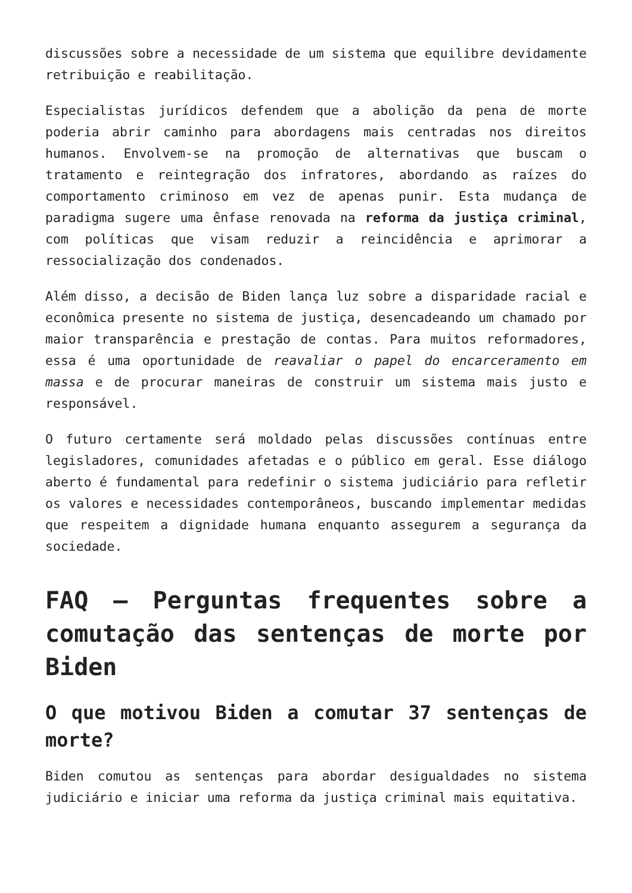discussões sobre a necessidade de um sistema que equilibre devidamente retribuição e reabilitação.
Especialistas jurídicos defendem que a abolição da pena de morte poderia abrir caminho para abordagens mais centradas nos direitos humanos. Envolvem-se na promoção de alternativas que buscam o tratamento e reintegração dos infratores, abordando as raízes do comportamento criminoso em vez de apenas punir. Esta mudança de paradigma sugere uma ênfase renovada na reforma da justiça criminal, com políticas que visam reduzir a reincidência e aprimorar a ressocialização dos condenados.
Além disso, a decisão de Biden lança luz sobre a disparidade racial e econômica presente no sistema de justiça, desencadeando um chamado por maior transparência e prestação de contas. Para muitos reformadores, essa é uma oportunidade de reavaliar o papel do encarceramento em massa e de procurar maneiras de construir um sistema mais justo e responsável.
O futuro certamente será moldado pelas discussões contínuas entre legisladores, comunidades afetadas e o público em geral. Esse diálogo aberto é fundamental para redefinir o sistema judiciário para refletir os valores e necessidades contemporâneos, buscando implementar medidas que respeitem a dignidade humana enquanto assegurem a segurança da sociedade.
FAQ – Perguntas frequentes sobre a comutação das sentenças de morte por Biden
O que motivou Biden a comutar 37 sentenças de morte?
Biden comutou as sentenças para abordar desigualdades no sistema judiciário e iniciar uma reforma da justiça criminal mais equitativa.